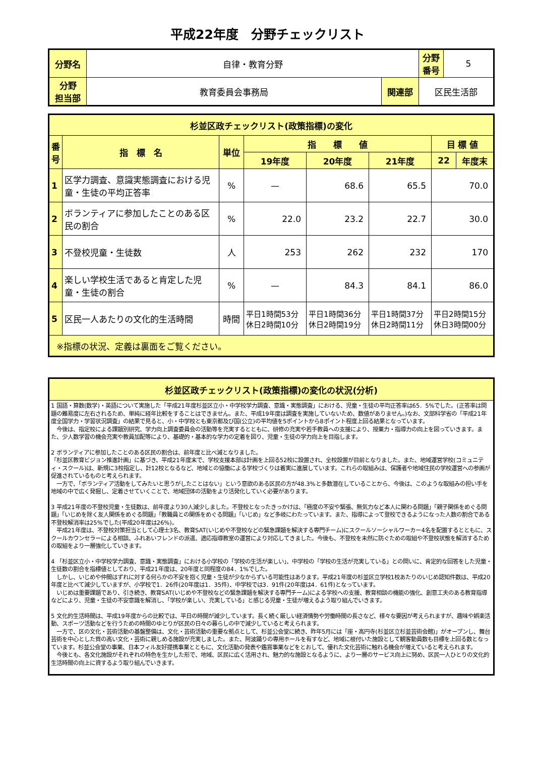平成22年度　分野チェックリスト
| 分野名 | 自律・教育分野 | | | 分野 番号 | 5 |
| 分野 担当部 | 教育委員会事務局 | 関連部 | 区民生活部 | | |
| 杉並区政チェックリスト(政策指標)の変化 | | | | | | | |
| --- | --- | --- | --- | --- | --- | --- | --- |
| 番号 | 指 標 名 | 単位 | 指 標 値 | | | 目 標 値 | |
| | | | 19年度 | 20年度 | 21年度 | 22 | 年度末 |
| 1 | 区学力調査、意識実態調査における児童・生徒の平均正答率 | % | — | 68.6 | 65.5 | 70.0 | |
| 2 | ボランティアに参加したことのある区民の割合 | % | 22.0 | 23.2 | 22.7 | 30.0 | |
| 3 | 不登校児童・生徒数 | 人 | 253 | 262 | 232 | 170 | |
| 4 | 楽しい学校生活であると肯定した児童・生徒の割合 | % | — | 84.3 | 84.1 | 86.0 | |
| 5 | 区民一人あたりの文化的生活時間 | 時間 | 平日1時間53分 休日2時間10分 | 平日1時間36分 休日2時間19分 | 平日1時間37分 休日2時間11分 | 平日2時間15分 休日3時間00分 | |
| ※指標の状況、定義は裏面をご覧ください。 | | | | | | | |
| 杉並区政チェックリスト(政策指標)の変化の状況(分析) |
| --- |
| 1 国語・算数(数学)・英語について実施した「平成21年度杉並区立小・中学校学力調査、意識・実態調査」における、児童・生徒の平均正答率は65．5%でした。(正答率は問題の難易度に左右されるため、単純に経年比較をすることはできません。また、平成19年度は調査を実施していないため、数値がありません。)なお、文部科学省の「平成21年度全国学力・学習状況調査」の結果で見ると、小・中学校とも東京都及び国(公立)の平均値を5ポイントから8ポイント程度上回る結果となっています。 今後は、指定校による課題別研究、学力向上調査委員会の活動等を充実するとともに、研修の充実や若手教員への支援により、授業力・指導力の向上を図っていきます。また、少人数学習の機会充実や教員加配等により、基礎的・基本的な学力の定着を図り、児童・生徒の学力向上を目指します。 2 ボランティアに参加したことのある区民の割合は、前年度と比べ減となりました。 「杉並区教育ビジョン推進計画」に基づき、平成21年度末で、学校支援本部は計画を上回る52校に設置され、全校設置が目前となりました。また、地域運営学校(コミュニティ・スクール)は、新規に3校指定し、計12校となるなど、地域との協働による学校づくりは着実に進展しています。これらの取組みは、保護者や地域住民の学校運営への参画が促進されているものと考えられます。 一方で、「ボランティア活動をしてみたいと思うがしたことはない」という意欲のある区民の方が48.3%と多数潜在していることから、今後は、このような取組みの担い手を地域の中で広く発掘し、定着させていくことで、地域団体の活動をより活発化していく必要があります。 3 平成21年度の不登校児童・生徒数は、前年度より30人減少しました。不登校となったきっかけは、「極度の不安や緊張、無気力など本人に関わる問題」「親子関係をめぐる問題」「いじめを除く友人関係をめぐる問題」「教職員との関係をめぐる問題」「いじめ」など多岐にわたっています。また、指導によって登校できるようになった人数の割合である不登校解消率は25%でした(平成20年度は26%)。 平成21年度は、不登校対策担当として心理士3名、教育SAT(いじめや不登校などの緊急課題を解決する専門チーム)にスクールソーシャルワーカー4名を配置するとともに、スクールカウンセラーによる相談、ふれあいフレンドの派遣、適応指導教室の運営により対応してきました。今後も、不登校を未然に防ぐための取組や不登校状態を解消するための取組をより一層強化していきます。 4 「杉並区立小・中学校学力調査、意識・実態調査」における小学校の「学校の生活が楽しい」、中学校の「学校の生活が充実している」との問いに、肯定的な回答をした児童・生徒数の割合を指標値としており、平成21年度は、20年度と同程度の84．1%でした。 しかし、いじめや仲間はずれに対する何らかの不安を抱く児童・生徒が少なからずいる可能性はあります。平成21年度の杉並区立学校1校あたりのいじめ認知件数は、平成20年度と比べて減少していますが、小学校で1．26件(20年度は1．35件)、中学校では3．91件(20年度は4．61件)となっています。 いじめは重要課題であり、引き続き、教育SAT(いじめや不登校などの緊急課題を解決する専門チーム)による学校への支援、教育相談の機能の強化、創意工夫のある教育指導などにより、児童・生徒の不安意識を解消し、「学校が楽しい、充実している」と感じる児童・生徒が増えるよう取り組んでいきます。 5 文化的生活時間は、平成19年度からの比較では、平日の時間が減少しています。長く続く厳しい経済情勢や労働時間の長さなど、様々な要因が考えられますが、趣味や娯楽活動、スポーツ活動などを行うための時間のゆとりが区民の日々の暮らしの中で減少していると考えられます。 一方で、区の文化・芸術活動の基盤整備は、文化・芸術活動の重要な拠点として、杉並公会堂に続き、昨年5月には「座・高円寺(杉並区立杉並芸術会館)」がオープンし、舞台芸術を中心とした質の高い文化・芸術に親しめる施設が充実しました。また、阿波踊りの専用ホールを有すなど、地域に根付いた施設として観客動員数も目標を上回る数となっています。杉並公会堂の事業、日本フィル友好提携事業とともに、文化活動の発表や鑑賞事業などをとおして、優れた文化芸術に触れる機会が増えていると考えられます。 今後とも、各文化施設がそれぞれの特色を生かした形で、地域、区民に広く活用され、魅力的な施設となるように、より一層のサービス向上に努め、区民一人ひとりの文化的生活時間の向上に資するよう取り組んでいきます。 |